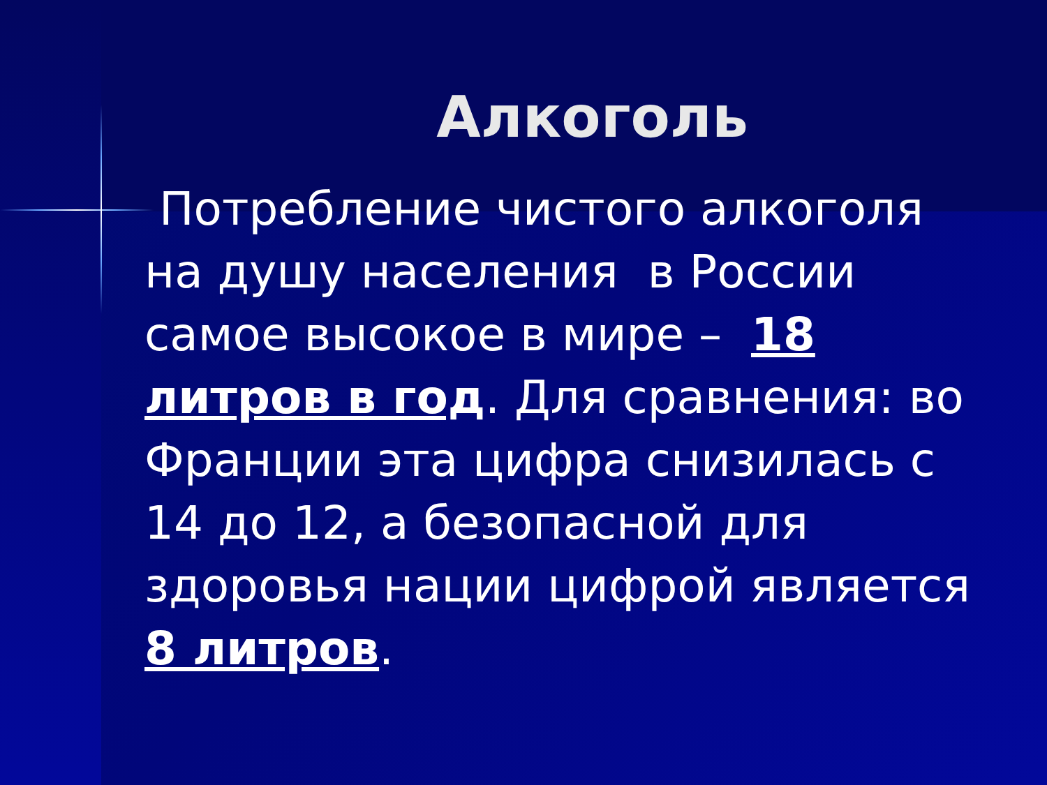Алкоголь
Потребление чистого алкоголя на душу населения в России самое высокое в мире – 18 литров в год. Для сравнения: во Франции эта цифра снизилась с 14 до 12, а безопасной для здоровья нации цифрой является 8 литров.